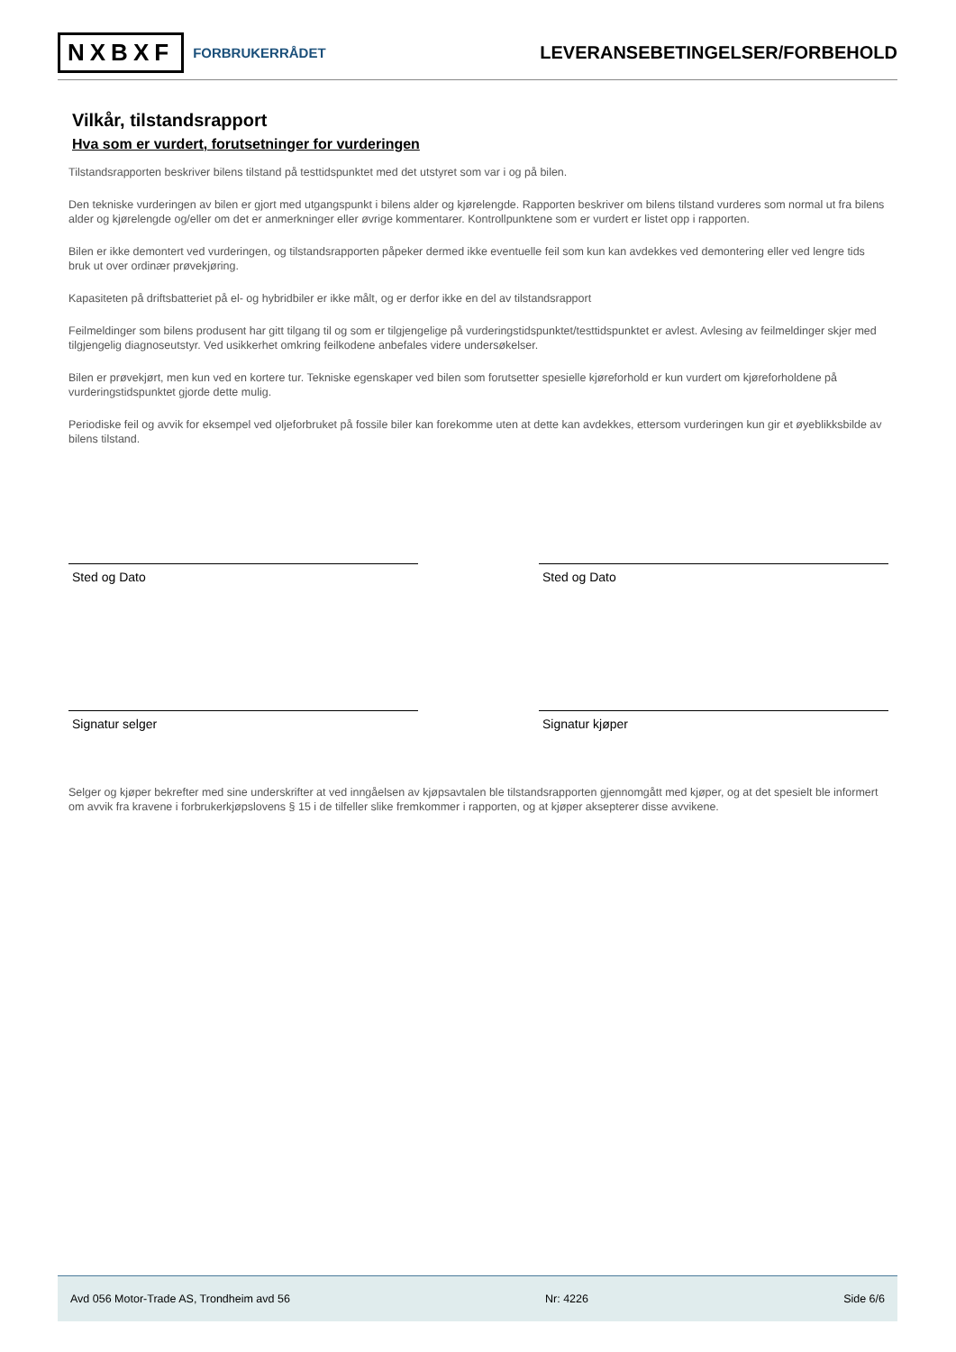NXBXF FORBRUKERRÅDET
LEVERANSEBETINGELSER/FORBEHOLD
Vilkår, tilstandsrapport
Hva som er vurdert, forutsetninger for vurderingen
Tilstandsrapporten beskriver bilens tilstand på testtidspunktet med det utstyret som var i og på bilen.
Den tekniske vurderingen av bilen er gjort med utgangspunkt i bilens alder og kjørelengde. Rapporten beskriver om bilens tilstand vurderes som normal ut fra bilens alder og kjørelengde og/eller om det er anmerkninger eller øvrige kommentarer. Kontrollpunktene som er vurdert er listet opp i rapporten.
Bilen er ikke demontert ved vurderingen, og tilstandsrapporten påpeker dermed ikke eventuelle feil som kun kan avdekkes ved demontering eller ved lengre tids bruk ut over ordinær prøvekjøring.
Kapasiteten på driftsbatteriet på el- og hybridbiler er ikke målt, og er derfor ikke en del av tilstandsrapport
Feilmeldinger som bilens produsent har gitt tilgang til og som er tilgjengelige på vurderingstidspunktet/testtidspunktet er avlest. Avlesing av feilmeldinger skjer med tilgjengelig diagnoseutstyr. Ved usikkerhet omkring feilkodene anbefales videre undersøkelser.
Bilen er prøvekjørt, men kun ved en kortere tur. Tekniske egenskaper ved bilen som forutsetter spesielle kjøreforhold er kun vurdert om kjøreforholdene på vurderingstidspunktet gjorde dette mulig.
Periodiske feil og avvik for eksempel ved oljeforbruket på fossile biler kan forekomme uten at dette kan avdekkes, ettersom vurderingen kun gir et øyeblikksbilde av bilens tilstand.
Sted og Dato Sted og Dato
Signatur selger Signatur kjøper
Selger og kjøper bekrefter med sine underskrifter at ved inngåelsen av kjøpsavtalen ble tilstandsrapporten gjennomgått med kjøper, og at det spesielt ble informert om avvik fra kravene i forbrukerkjøpslovens § 15 i de tilfeller slike fremkommer i rapporten, og at kjøper aksepterer disse avvikene.
Avd 056 Motor-Trade AS, Trondheim avd 56 Nr: 4226 Side 6/6